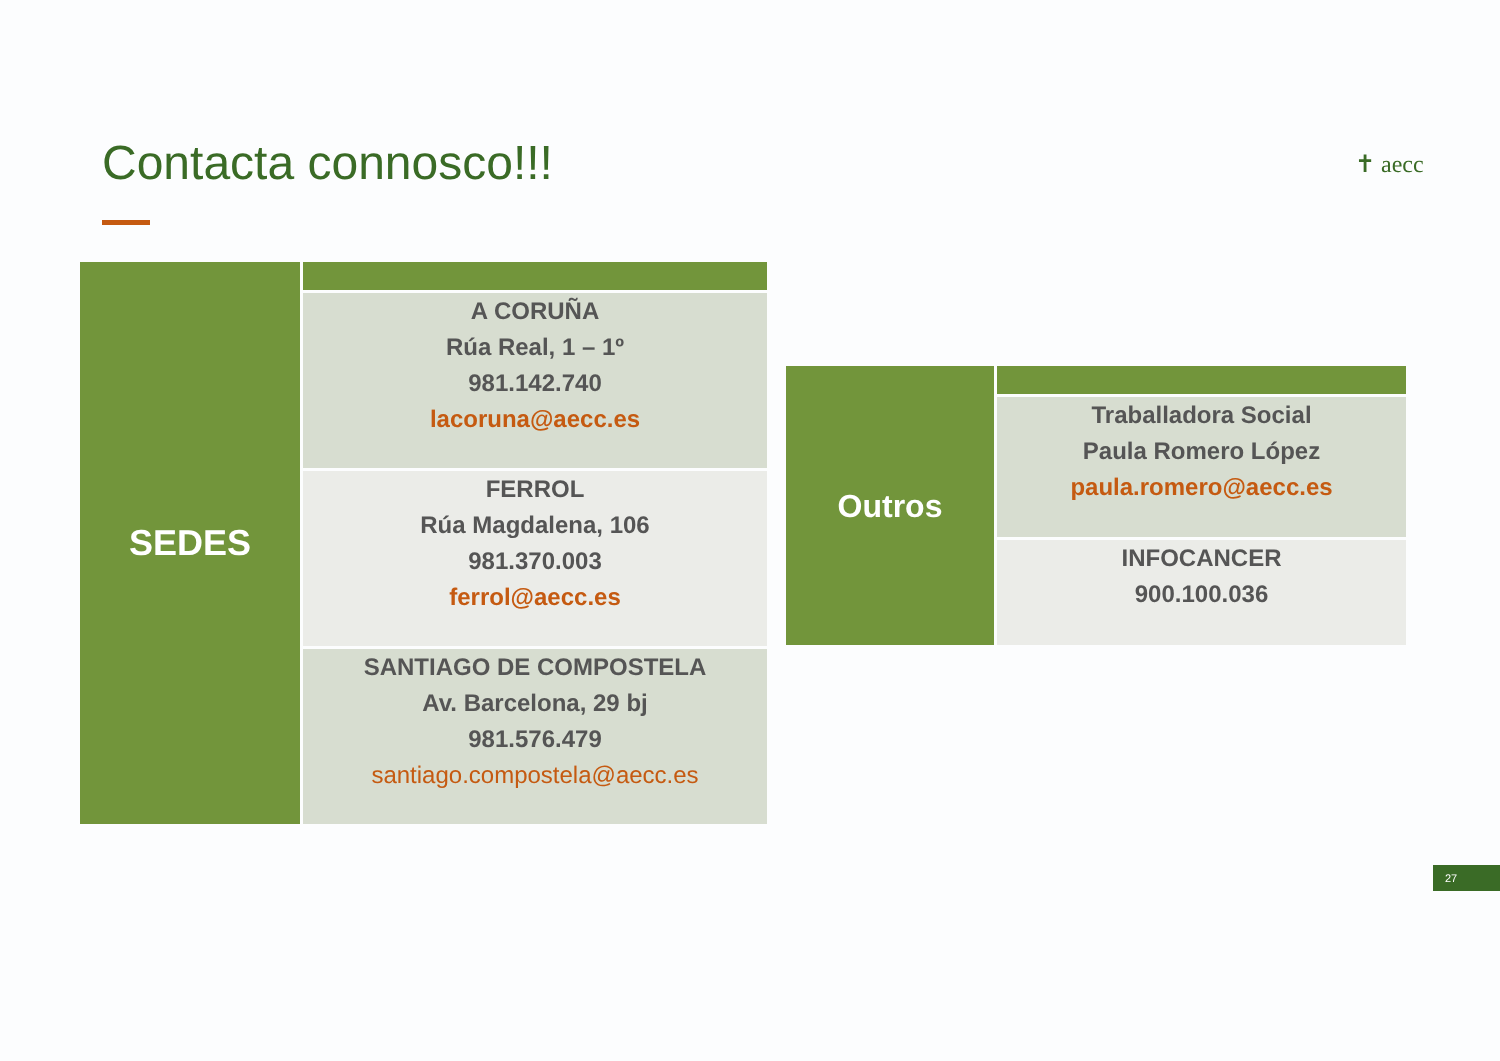Contacta connosco!!! ✝ aecc
| SEDES | |
| | A CORUÑA Rúa Real, 1 – 1º 981.142.740 lacoruna@aecc.es |
| | FERROL Rúa Magdalena, 106 981.370.003 ferrol@aecc.es |
| | SANTIAGO DE COMPOSTELA Av. Barcelona, 29 bj 981.576.479 santiago.compostela@aecc.es |
| Outros | |
| | Traballadora Social Paula Romero López paula.romero@aecc.es |
| | INFOCANCER 900.100.036 |
27